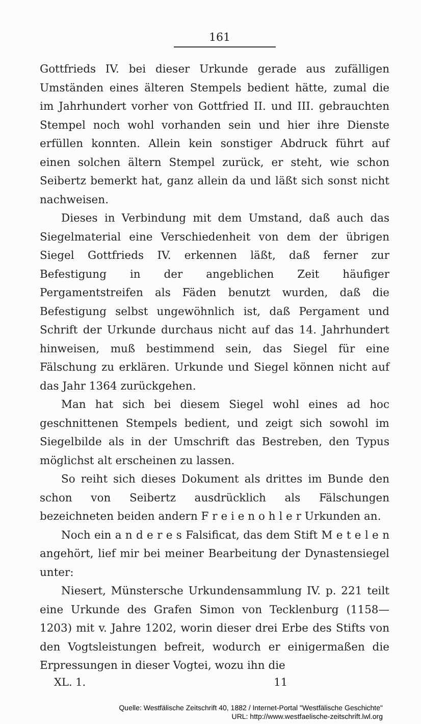161
Gottfrieds IV. bei dieser Urkunde gerade aus zufälligen Umständen eines älteren Stempels bedient hätte, zumal die im Jahrhundert vorher von Gottfried II. und III. gebrauchten Stempel noch wohl vorhanden sein und hier ihre Dienste erfüllen konnten. Allein kein sonstiger Abdruck führt auf einen solchen ältern Stempel zurück, er steht, wie schon Seibertz bemerkt hat, ganz allein da und läßt sich sonst nicht nachweisen.
Dieses in Verbindung mit dem Umstand, daß auch das Siegelmaterial eine Verschiedenheit von dem der übrigen Siegel Gottfrieds IV. erkennen läßt, daß ferner zur Befestigung in der angeblichen Zeit häufiger Pergamentstreifen als Fäden benutzt wurden, daß die Befestigung selbst ungewöhnlich ist, daß Pergament und Schrift der Urkunde durchaus nicht auf das 14. Jahrhundert hinweisen, muß bestimmend sein, das Siegel für eine Fälschung zu erklären. Urkunde und Siegel können nicht auf das Jahr 1364 zurückgehen.
Man hat sich bei diesem Siegel wohl eines ad hoc geschnittenen Stempels bedient, und zeigt sich sowohl im Siegelbilde als in der Umschrift das Bestreben, den Typus möglichst alt erscheinen zu lassen.
So reiht sich dieses Dokument als drittes im Bunde den schon von Seibertz ausdrücklich als Fälschungen bezeichneten beiden andern F r e i e n o h l e r Urkunden an.
Noch ein a n d e r e s Falsificat, das dem Stift M e t e l e n angehört, lief mir bei meiner Bearbeitung der Dynastensiegel unter:
Niesert, Münstersche Urkundensammlung IV. p. 221 teilt eine Urkunde des Grafen Simon von Tecklenburg (1158—1203) mit v. Jahre 1202, worin dieser drei Erbe des Stifts von den Vogtsleistungen befreit, wodurch er einigermaßen die Erpressungen in dieser Vogtei, wozu ihn die
XL. 1. 11
Quelle: Westfälische Zeitschrift 40, 1882 / Internet-Portal "Westfälische Geschichte"
URL: http://www.westfaelische-zeitschrift.lwl.org